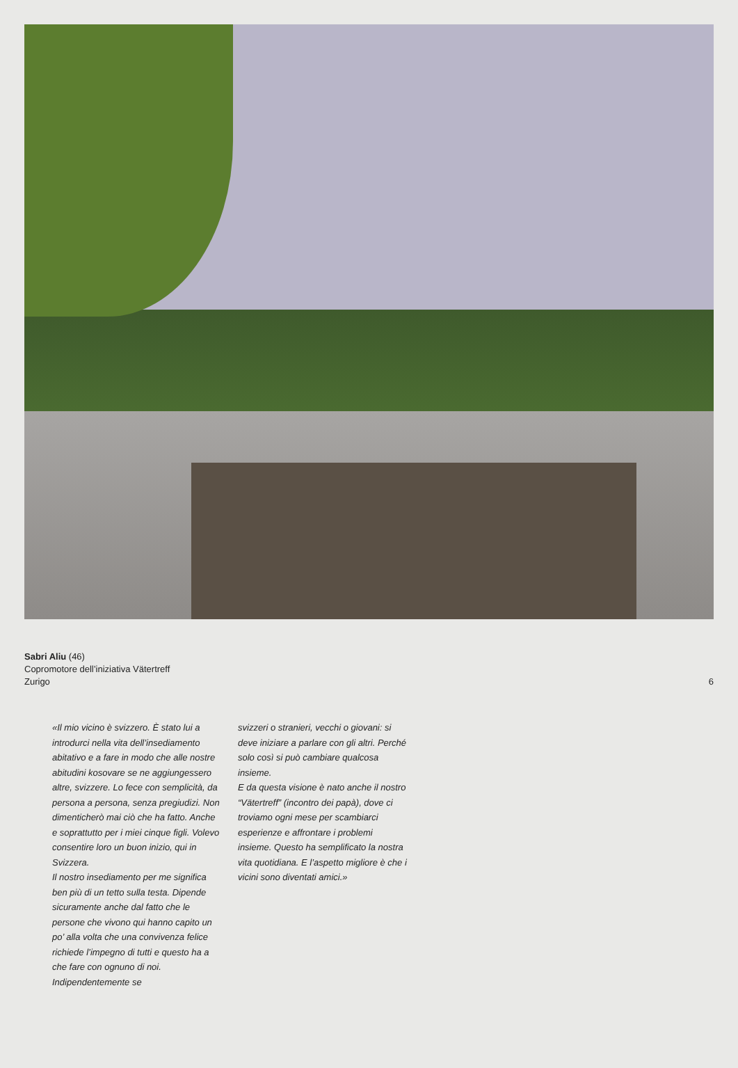Sabri Aliu (46)
Copromotore dell’iniziativa Vätertreff
Zurigo
6
«Il mio vicino è svizzero. È stato lui a introdurci nella vita dell’insedia­mento abitativo e a fare in modo che alle nostre abitudini kosovare se ne aggiungessero altre, svizzere. Lo fece con semplicità, da persona a persona, senza pregiudizi. Non dimenticherò mai ciò che ha fatto. Anche e soprat­tutto per i miei cinque figli. Volevo consentire loro un buon inizio, qui in Svizzera.
Il nostro insediamento per me signi­fica ben più di un tetto sulla testa. Dipende sicuramente anche dal fatto che le persone che vivono qui hanno capito un po’ alla volta che una convivenza felice richiede l’impegno di tutti e questo ha a che fare con ognuno di noi. Indipendentemente se
svizzeri o stranieri, vecchi o giovani: si deve iniziare a parlare con gli altri. Perché solo così si può cambiare qualcosa insieme.
E da questa visione è nato anche il nostro “Vätertreff” (incontro dei papà), dove ci troviamo ogni mese per scambiarci esperienze e affron­tare i problemi insieme. Questo ha semplificato la nostra vita quotidiana. E l’aspetto migliore è che i vicini sono diventati amici.»